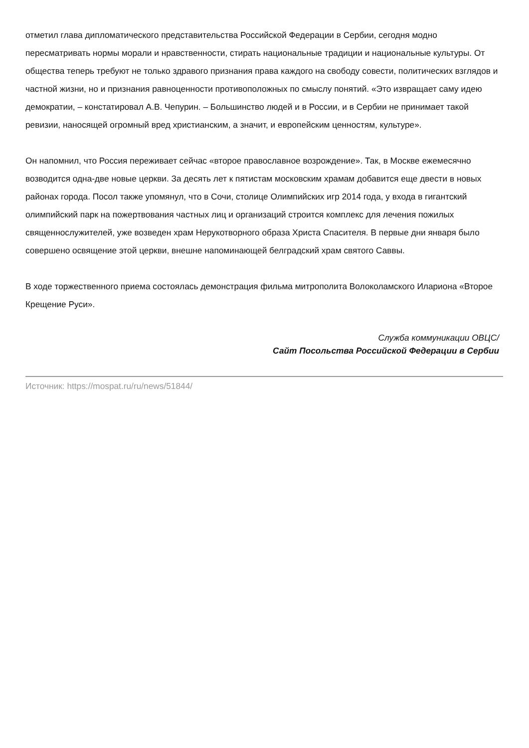отметил глава дипломатического представительства Российской Федерации в Сербии, сегодня модно пересматривать нормы морали и нравственности, стирать национальные традиции и национальные культуры. От общества теперь требуют не только здравого признания права каждого на свободу совести, политических взглядов и частной жизни, но и признания равноценности противоположных по смыслу понятий. «Это извращает саму идею демократии, – констатировал А.В. Чепурин. – Большинство людей и в России, и в Сербии не принимает такой ревизии, наносящей огромный вред христианским, а значит, и европейским ценностям, культуре».
Он напомнил, что Россия переживает сейчас «второе православное возрождение». Так, в Москве ежемесячно возводится одна-две новые церкви. За десять лет к пятистам московским храмам добавится еще двести в новых районах города. Посол также упомянул, что в Сочи, столице Олимпийских игр 2014 года, у входа в гигантский олимпийский парк на пожертвования частных лиц и организаций строится комплекс для лечения пожилых священнослужителей, уже возведен храм Нерукотворного образа Христа Спасителя. В первые дни января было совершено освящение этой церкви, внешне напоминающей белградский храм святого Саввы.
В ходе торжественного приема состоялась демонстрация фильма митрополита Волоколамского Илариона «Второе Крещение Руси».
Служба коммуникации ОВЦС/
Сайт Посольства Российской Федерации в Сербии
Источник: https://mospat.ru/ru/news/51844/